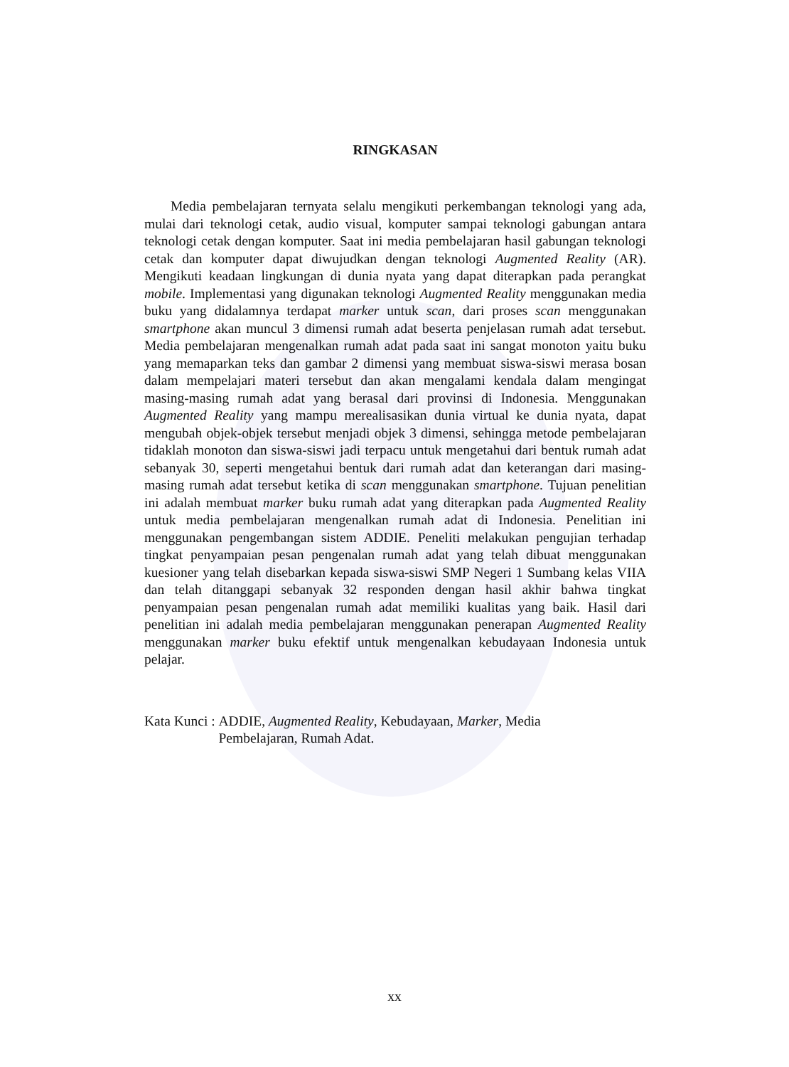RINGKASAN
Media pembelajaran ternyata selalu mengikuti perkembangan teknologi yang ada, mulai dari teknologi cetak, audio visual, komputer sampai teknologi gabungan antara teknologi cetak dengan komputer. Saat ini media pembelajaran hasil gabungan teknologi cetak dan komputer dapat diwujudkan dengan teknologi Augmented Reality (AR). Mengikuti keadaan lingkungan di dunia nyata yang dapat diterapkan pada perangkat mobile. Implementasi yang digunakan teknologi Augmented Reality menggunakan media buku yang didalamnya terdapat marker untuk scan, dari proses scan menggunakan smartphone akan muncul 3 dimensi rumah adat beserta penjelasan rumah adat tersebut. Media pembelajaran mengenalkan rumah adat pada saat ini sangat monoton yaitu buku yang memaparkan teks dan gambar 2 dimensi yang membuat siswa-siswi merasa bosan dalam mempelajari materi tersebut dan akan mengalami kendala dalam mengingat masing-masing rumah adat yang berasal dari provinsi di Indonesia. Menggunakan Augmented Reality yang mampu merealisasikan dunia virtual ke dunia nyata, dapat mengubah objek-objek tersebut menjadi objek 3 dimensi, sehingga metode pembelajaran tidaklah monoton dan siswa-siswi jadi terpacu untuk mengetahui dari bentuk rumah adat sebanyak 30, seperti mengetahui bentuk dari rumah adat dan keterangan dari masing-masing rumah adat tersebut ketika di scan menggunakan smartphone. Tujuan penelitian ini adalah membuat marker buku rumah adat yang diterapkan pada Augmented Reality untuk media pembelajaran mengenalkan rumah adat di Indonesia. Penelitian ini menggunakan pengembangan sistem ADDIE. Peneliti melakukan pengujian terhadap tingkat penyampaian pesan pengenalan rumah adat yang telah dibuat menggunakan kuesioner yang telah disebarkan kepada siswa-siswi SMP Negeri 1 Sumbang kelas VIIA dan telah ditanggapi sebanyak 32 responden dengan hasil akhir bahwa tingkat penyampaian pesan pengenalan rumah adat memiliki kualitas yang baik. Hasil dari penelitian ini adalah media pembelajaran menggunakan penerapan Augmented Reality menggunakan marker buku efektif untuk mengenalkan kebudayaan Indonesia untuk pelajar.
Kata Kunci : ADDIE, Augmented Reality, Kebudayaan, Marker, Media
Pembelajaran, Rumah Adat.
xx